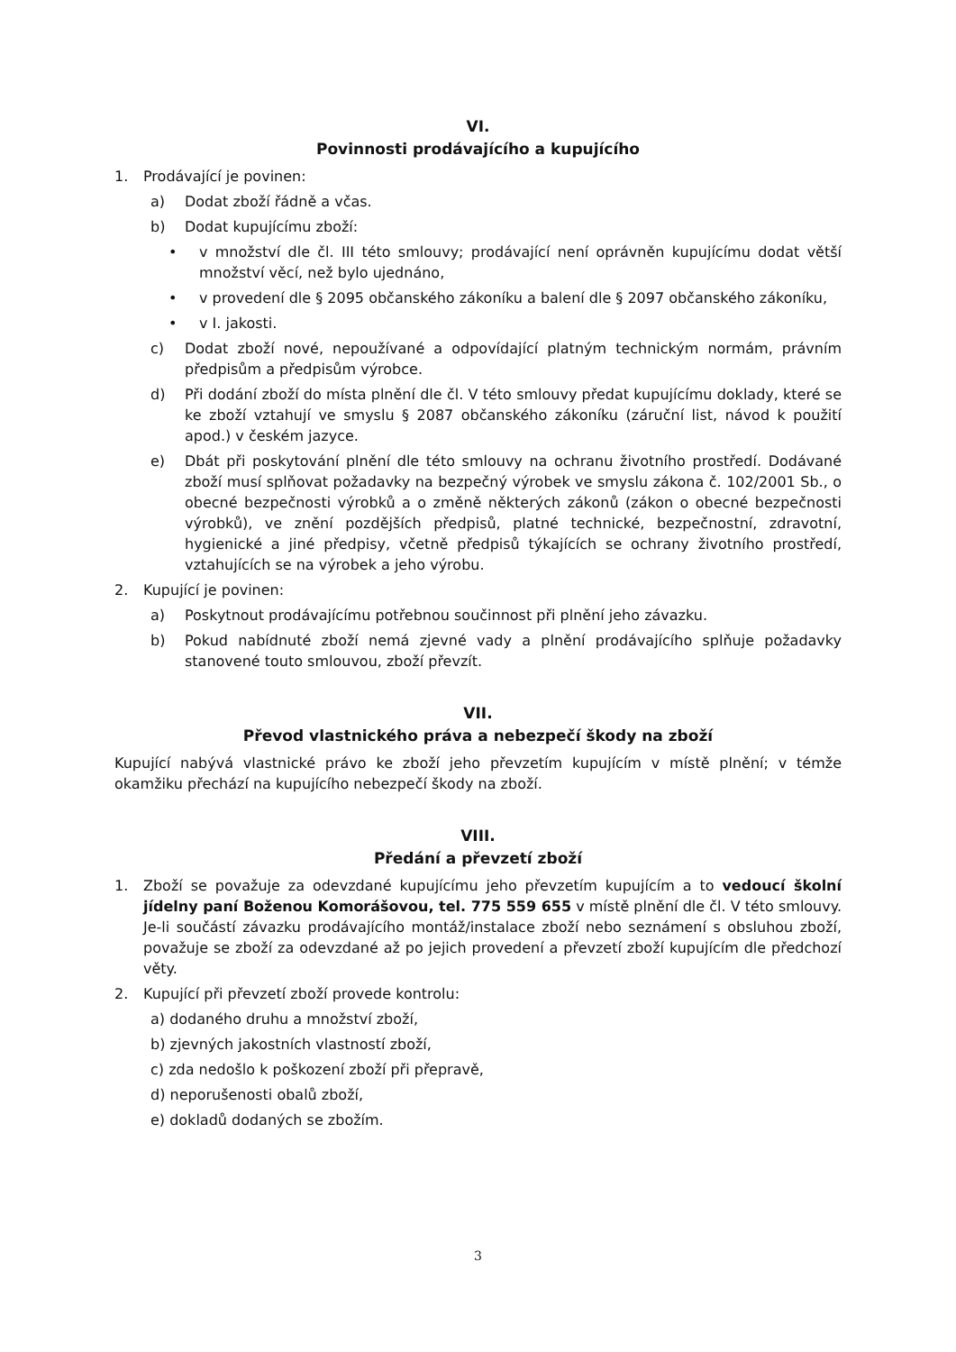VI.
Povinnosti prodávajícího a kupujícího
1. Prodávající je povinen:
a) Dodat zboží řádně a včas.
b) Dodat kupujícímu zboží:
• v množství dle čl. III této smlouvy; prodávající není oprávněn kupujícímu dodat větší množství věcí, než bylo ujednáno,
• v provedení dle § 2095 občanského zákoníku a balení dle § 2097 občanského zákoníku,
• v I. jakosti.
c) Dodat zboží nové, nepoužívané a odpovídající platným technickým normám, právním předpisům a předpisům výrobce.
d) Při dodání zboží do místa plnění dle čl. V této smlouvy předat kupujícímu doklady, které se ke zboží vztahují ve smyslu § 2087 občanského zákoníku (záruční list, návod k použití apod.) v českém jazyce.
e) Dbát při poskytování plnění dle této smlouvy na ochranu životního prostředí. Dodávané zboží musí splňovat požadavky na bezpečný výrobek ve smyslu zákona č. 102/2001 Sb., o obecné bezpečnosti výrobků a o změně některých zákonů (zákon o obecné bezpečnosti výrobků), ve znění pozdějších předpisů, platné technické, bezpečnostní, zdravotní, hygienické a jiné předpisy, včetně předpisů týkajících se ochrany životního prostředí, vztahujících se na výrobek a jeho výrobu.
2. Kupující je povinen:
a) Poskytnout prodávajícímu potřebnou součinnost při plnění jeho závazku.
b) Pokud nabídnuté zboží nemá zjevné vady a plnění prodávajícího splňuje požadavky stanovené touto smlouvou, zboží převzít.
VII.
Převod vlastnického práva a nebezpečí škody na zboží
Kupující nabývá vlastnické právo ke zboží jeho převzetím kupujícím v místě plnění; v témže okamžiku přechází na kupujícího nebezpečí škody na zboží.
VIII.
Předání a převzetí zboží
1. Zboží se považuje za odevzdané kupujícímu jeho převzetím kupujícím a to vedoucí školní jídelny paní Boženou Komorášovou, tel. 775 559 655 v místě plnění dle čl. V této smlouvy. Je-li součástí závazku prodávajícího montáž/instalace zboží nebo seznámení s obsluhou zboží, považuje se zboží za odevzdané až po jejich provedení a převzetí zboží kupujícím dle předchozí věty.
2. Kupující při převzetí zboží provede kontrolu:
a) dodaného druhu a množství zboží,
b) zjevných jakostních vlastností zboží,
c) zda nedošlo k poškození zboží při přepravě,
d) neporušenosti obalů zboží,
e) dokladů dodaných se zbožím.
3